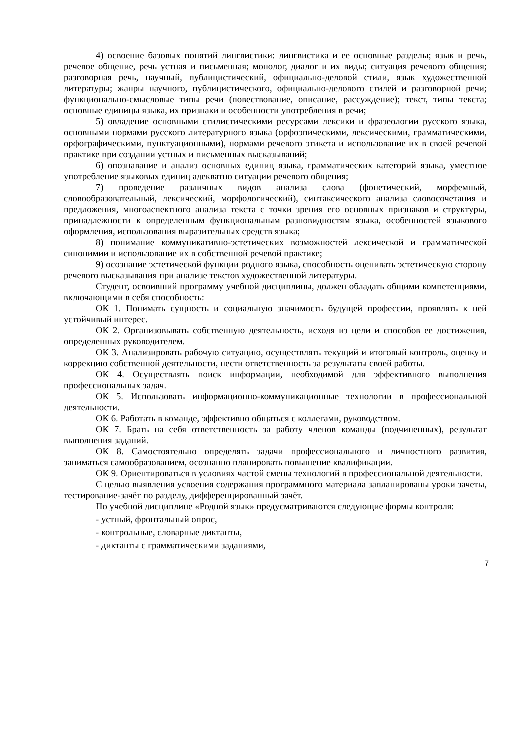4) освоение базовых понятий лингвистики: лингвистика и ее основные разделы; язык и речь, речевое общение, речь устная и письменная; монолог, диалог и их виды; ситуация речевого общения; разговорная речь, научный, публицистический, официально-деловой стили, язык художественной литературы; жанры научного, публицистического, официально-делового стилей и разговорной речи; функционально-смысловые типы речи (повествование, описание, рассуждение); текст, типы текста; основные единицы языка, их признаки и особенности употребления в речи;
5) овладение основными стилистическими ресурсами лексики и фразеологии русского языка, основными нормами русского литературного языка (орфоэпическими, лексическими, грамматическими, орфографическими, пунктуационными), нормами речевого этикета и использование их в своей речевой практике при создании устных и письменных высказываний;
6) опознавание и анализ основных единиц языка, грамматических категорий языка, уместное употребление языковых единиц адекватно ситуации речевого общения;
7) проведение различных видов анализа слова (фонетический, морфемный, словообразовательный, лексический, морфологический), синтаксического анализа словосочетания и предложения, многоаспектного анализа текста с точки зрения его основных признаков и структуры, принадлежности к определенным функциональным разновидностям языка, особенностей языкового оформления, использования выразительных средств языка;
8) понимание коммуникативно-эстетических возможностей лексической и грамматической синонимии и использование их в собственной речевой практике;
9) осознание эстетической функции родного языка, способность оценивать эстетическую сторону речевого высказывания при анализе текстов художественной литературы.
Студент, освоивший программу учебной дисциплины, должен обладать общими компетенциями, включающими в себя способность:
ОК 1. Понимать сущность и социальную значимость будущей профессии, проявлять к ней устойчивый интерес.
ОК 2. Организовывать собственную деятельность, исходя из цели и способов ее достижения, определенных руководителем.
ОК 3. Анализировать рабочую ситуацию, осуществлять текущий и итоговый контроль, оценку и коррекцию собственной деятельности, нести ответственность за результаты своей работы.
ОК 4. Осуществлять поиск информации, необходимой для эффективного выполнения профессиональных задач.
ОК 5. Использовать информационно-коммуникационные технологии в профессиональной деятельности.
ОК 6. Работать в команде, эффективно общаться с коллегами, руководством.
ОК 7. Брать на себя ответственность за работу членов команды (подчиненных), результат выполнения заданий.
ОК 8. Самостоятельно определять задачи профессионального и личностного развития, заниматься самообразованием, осознанно планировать повышение квалификации.
ОК 9. Ориентироваться в условиях частой смены технологий в профессиональной деятельности.
С целью выявления усвоения содержания программного материала запланированы уроки зачеты, тестирование-зачёт по разделу, дифференцированный зачёт.
По учебной дисциплине «Родной язык» предусматриваются следующие формы контроля:
- устный, фронтальный опрос,
- контрольные, словарные диктанты,
- диктанты с грамматическими заданиями,
7